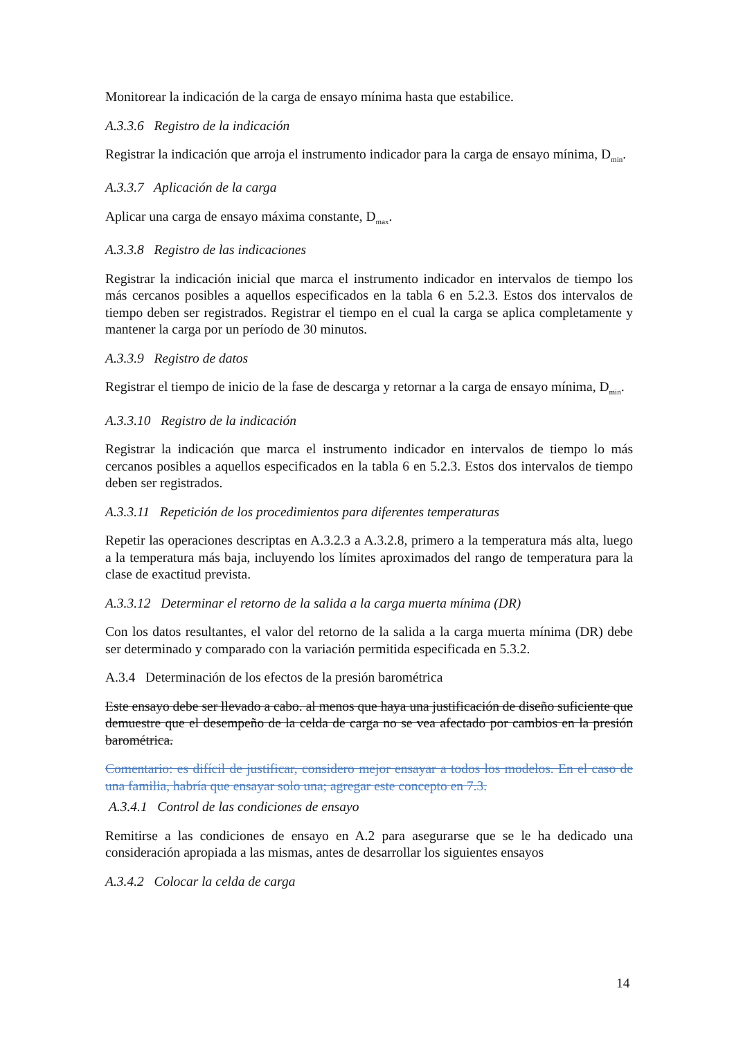Monitorear la indicación de la carga de ensayo mínima hasta que estabilice.
A.3.3.6 Registro de la indicación
Registrar la indicación que arroja el instrumento indicador para la carga de ensayo mínima, D<sub>min</sub>.
A.3.3.7 Aplicación de la carga
Aplicar una carga de ensayo máxima constante, D<sub>max</sub>.
A.3.3.8 Registro de las indicaciones
Registrar la indicación inicial que marca el instrumento indicador en intervalos de tiempo los más cercanos posibles a aquellos especificados en la tabla 6 en 5.2.3. Estos dos intervalos de tiempo deben ser registrados. Registrar el tiempo en el cual la carga se aplica completamente y mantener la carga por un período de 30 minutos.
A.3.3.9 Registro de datos
Registrar el tiempo de inicio de la fase de descarga y retornar a la carga de ensayo mínima, D<sub>min</sub>.
A.3.3.10 Registro de la indicación
Registrar la indicación que marca el instrumento indicador en intervalos de tiempo lo más cercanos posibles a aquellos especificados en la tabla 6 en 5.2.3. Estos dos intervalos de tiempo deben ser registrados.
A.3.3.11 Repetición de los procedimientos para diferentes temperaturas
Repetir las operaciones descriptas en A.3.2.3 a A.3.2.8, primero a la temperatura más alta, luego a la temperatura más baja, incluyendo los límites aproximados del rango de temperatura para la clase de exactitud prevista.
A.3.3.12 Determinar el retorno de la salida a la carga muerta mínima (DR)
Con los datos resultantes, el valor del retorno de la salida a la carga muerta mínima (DR) debe ser determinado y comparado con la variación permitida especificada en 5.3.2.
A.3.4 Determinación de los efectos de la presión barométrica
Este ensayo debe ser llevado a cabo. al menos que haya una justificación de diseño suficiente que demuestre que el desempeño de la celda de carga no se vea afectado por cambios en la presión barométrica.
Comentario: es difícil de justificar, considero mejor ensayar a todos los modelos. En el caso de una familia, habría que ensayar solo una; agregar este concepto en 7.3.
A.3.4.1 Control de las condiciones de ensayo
Remitirse a las condiciones de ensayo en A.2 para asegurarse que se le ha dedicado una consideración apropiada a las mismas, antes de desarrollar los siguientes ensayos
A.3.4.2 Colocar la celda de carga
14